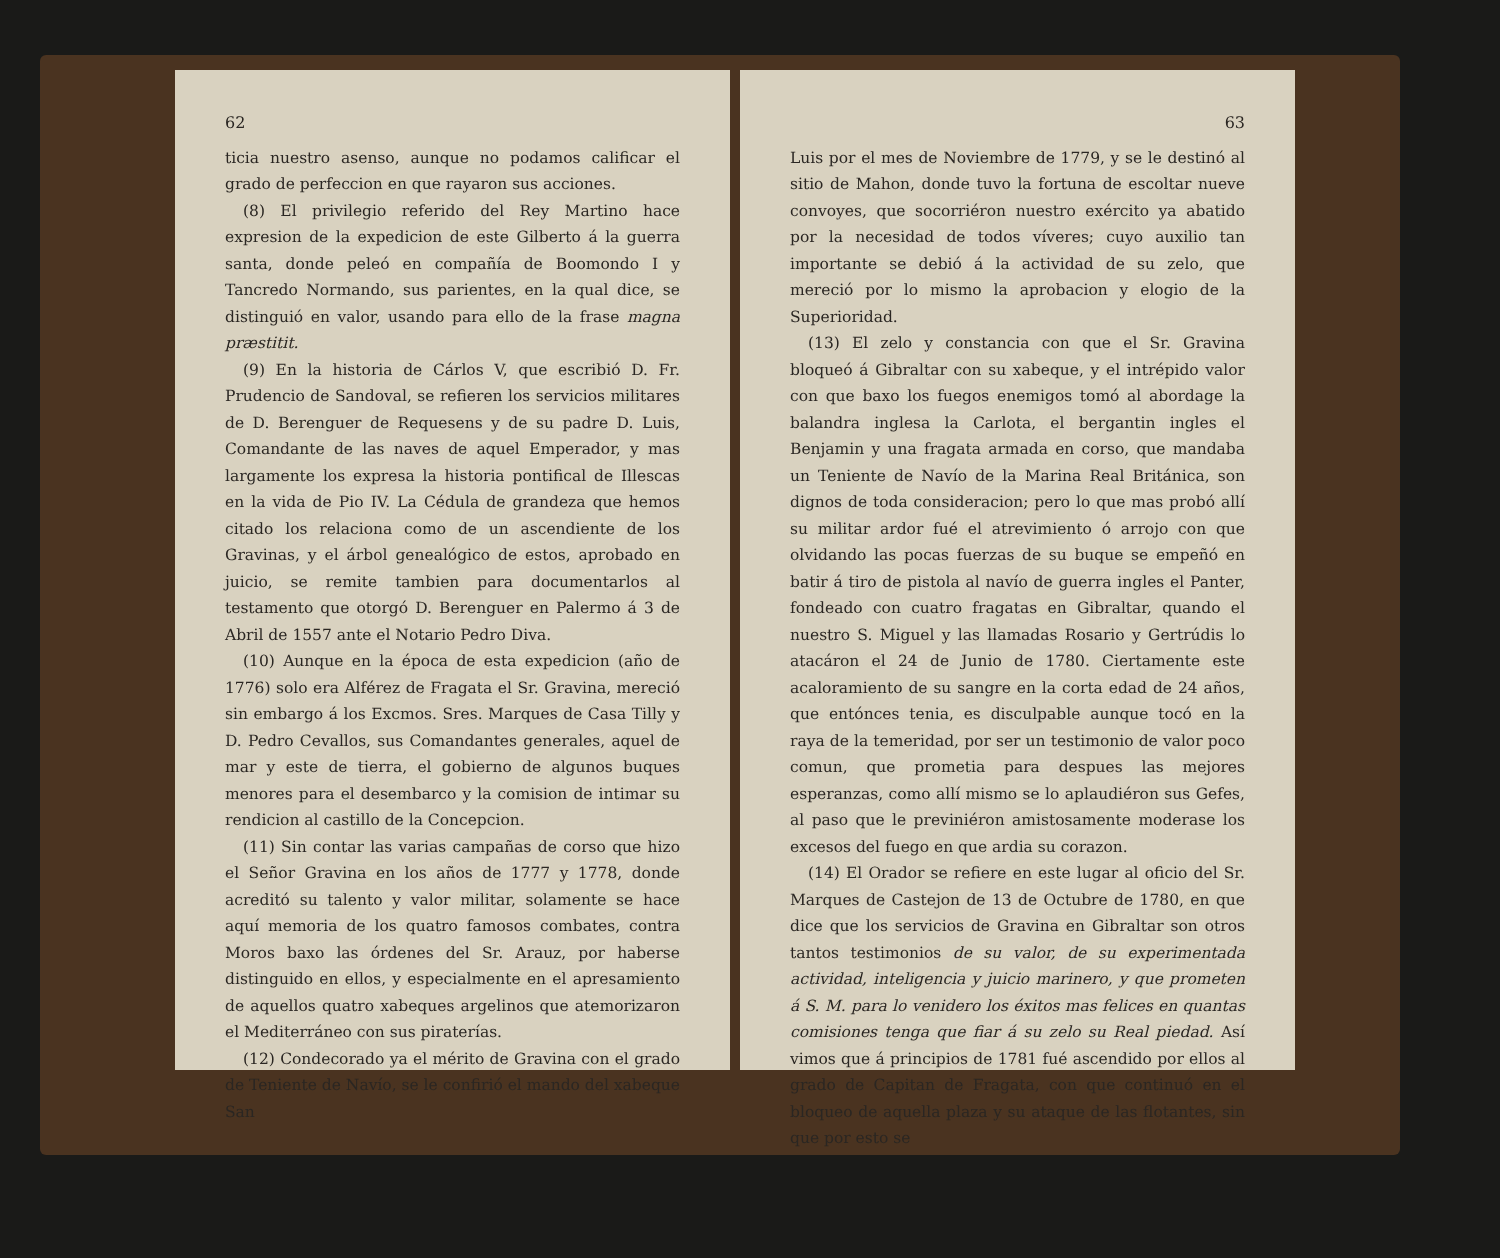62
ticia nuestro asenso, aunque no podamos calificar el grado de perfeccion en que rayaron sus acciones.
(8) El privilegio referido del Rey Martino hace expresion de la expedicion de este Gilberto á la guerra santa, donde peleó en compañía de Boomondo I y Tancredo Normando, sus parientes, en la qual dice, se distinguió en valor, usando para ello de la frase magna præstitit.
(9) En la historia de Cárlos V, que escribió D. Fr. Prudencio de Sandoval, se refieren los servicios militares de D. Berenguer de Requesens y de su padre D. Luis, Comandante de las naves de aquel Emperador, y mas largamente los expresa la historia pontifical de Illescas en la vida de Pio IV. La Cédula de grandeza que hemos citado los relaciona como de un ascendiente de los Gravinas, y el árbol genealógico de estos, aprobado en juicio, se remite tambien para documentarlos al testamento que otorgó D. Berenguer en Palermo á 3 de Abril de 1557 ante el Notario Pedro Diva.
(10) Aunque en la época de esta expedicion (año de 1776) solo era Alférez de Fragata el Sr. Gravina, mereció sin embargo á los Excmos. Sres. Marques de Casa Tilly y D. Pedro Cevallos, sus Comandantes generales, aquel de mar y este de tierra, el gobierno de algunos buques menores para el desembarco y la comision de intimar su rendicion al castillo de la Concepcion.
(11) Sin contar las varias campañas de corso que hizo el Señor Gravina en los años de 1777 y 1778, donde acreditó su talento y valor militar, solamente se hace aquí memoria de los quatro famosos combates, contra Moros baxo las órdenes del Sr. Arauz, por haberse distinguido en ellos, y especialmente en el apresamiento de aquellos quatro xabeques argelinos que atemorizaron el Mediterráneo con sus piraterías.
(12) Condecorado ya el mérito de Gravina con el grado de Teniente de Navío, se le confirió el mando del xabeque San
63
Luis por el mes de Noviembre de 1779, y se le destinó al sitio de Mahon, donde tuvo la fortuna de escoltar nueve convoyes, que socorriéron nuestro exército ya abatido por la necesidad de todos víveres; cuyo auxilio tan importante se debió á la actividad de su zelo, que mereció por lo mismo la aprobacion y elogio de la Superioridad.
(13) El zelo y constancia con que el Sr. Gravina bloqueó á Gibraltar con su xabeque, y el intrépido valor con que baxo los fuegos enemigos tomó al abordage la balandra inglesa la Carlota, el bergantin ingles el Benjamin y una fragata armada en corso, que mandaba un Teniente de Navío de la Marina Real Británica, son dignos de toda consideracion; pero lo que mas probó allí su militar ardor fué el atrevimiento ó arrojo con que olvidando las pocas fuerzas de su buque se empeñó en batir á tiro de pistola al navío de guerra ingles el Panter, fondeado con cuatro fragatas en Gibraltar, quando el nuestro S. Miguel y las llamadas Rosario y Gertrúdis lo atacáron el 24 de Junio de 1780. Ciertamente este acaloramiento de su sangre en la corta edad de 24 años, que entónces tenia, es disculpable aunque tocó en la raya de la temeridad, por ser un testimonio de valor poco comun, que prometia para despues las mejores esperanzas, como allí mismo se lo aplaudiéron sus Gefes, al paso que le previniéron amistosamente moderase los excesos del fuego en que ardia su corazon.
(14) El Orador se refiere en este lugar al oficio del Sr. Marques de Castejon de 13 de Octubre de 1780, en que dice que los servicios de Gravina en Gibraltar son otros tantos testimonios de su valor, de su experimentada actividad, inteligencia y juicio marinero, y que prometen á S. M. para lo venidero los éxitos mas felices en quantas comisiones tenga que fiar á su zelo su Real piedad. Así vimos que á principios de 1781 fué ascendido por ellos al grado de Capitan de Fragata, con que continuó en el bloqueo de aquella plaza y su ataque de las flotantes, sin que por esto se